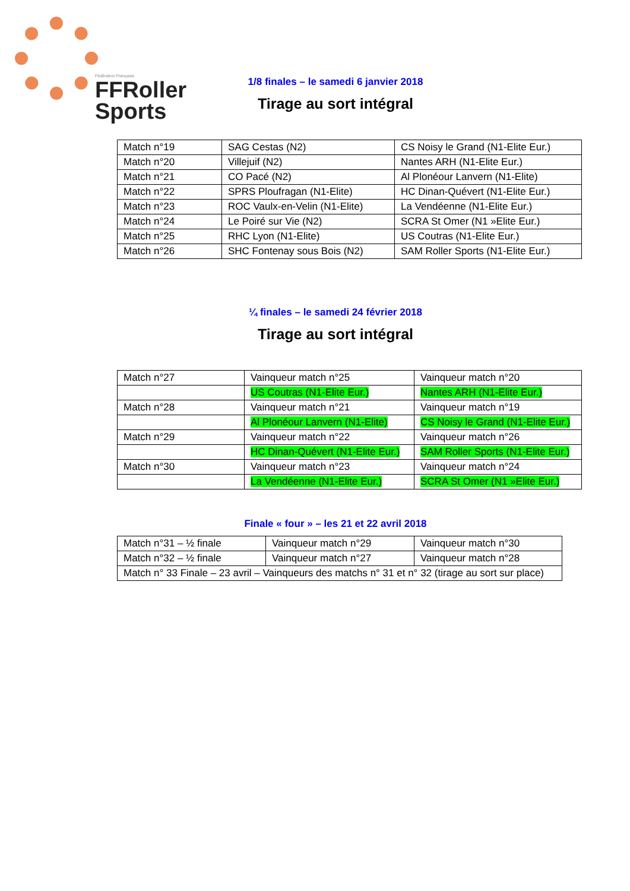Fédération Française
FFRoller
Sports
1/8 finales – le samedi 6 janvier 2018
Tirage au sort intégral
| Match n°19 | SAG Cestas (N2) | CS Noisy le Grand (N1-Elite Eur.) |
| Match n°20 | Villejuif (N2) | Nantes ARH (N1-Elite Eur.) |
| Match n°21 | CO Pacé (N2) | Al Plonéour Lanvern (N1-Elite) |
| Match n°22 | SPRS Ploufragan (N1-Elite) | HC Dinan-Quévert (N1-Elite Eur.) |
| Match n°23 | ROC Vaulx-en-Velin (N1-Elite) | La Vendéenne (N1-Elite Eur.) |
| Match n°24 | Le Poiré sur Vie (N2) | SCRA St Omer (N1 »Elite Eur.) |
| Match n°25 | RHC Lyon (N1-Elite) | US Coutras (N1-Elite Eur.) |
| Match n°26 | SHC Fontenay sous Bois (N2) | SAM Roller Sports (N1-Elite Eur.) |
¼ finales – le samedi 24 février 2018
Tirage au sort intégral
| Match n°27 | Vainqueur match n°25 | Vainqueur match n°20 |
| | US Coutras (N1-Elite Eur.) | Nantes ARH (N1-Elite Eur.) |
| Match n°28 | Vainqueur match n°21 | Vainqueur match n°19 |
| | Al Plonéour Lanvern (N1-Elite) | CS Noisy le Grand (N1-Elite Eur.) |
| Match n°29 | Vainqueur match n°22 | Vainqueur match n°26 |
| | HC Dinan-Quévert (N1-Elite Eur.) | SAM Roller Sports (N1-Elite Eur.) |
| Match n°30 | Vainqueur match n°23 | Vainqueur match n°24 |
| | La Vendéenne (N1-Elite Eur.) | SCRA St Omer (N1 »Elite Eur.) |
Finale « four » – les 21 et 22 avril 2018
| Match n°31 – ½ finale | Vainqueur match n°29 | Vainqueur match n°30 |
| Match n°32 – ½ finale | Vainqueur match n°27 | Vainqueur match n°28 |
| Match n° 33 Finale – 23 avril – Vainqueurs des matchs n° 31 et n° 32 (tirage au sort sur place) | | |